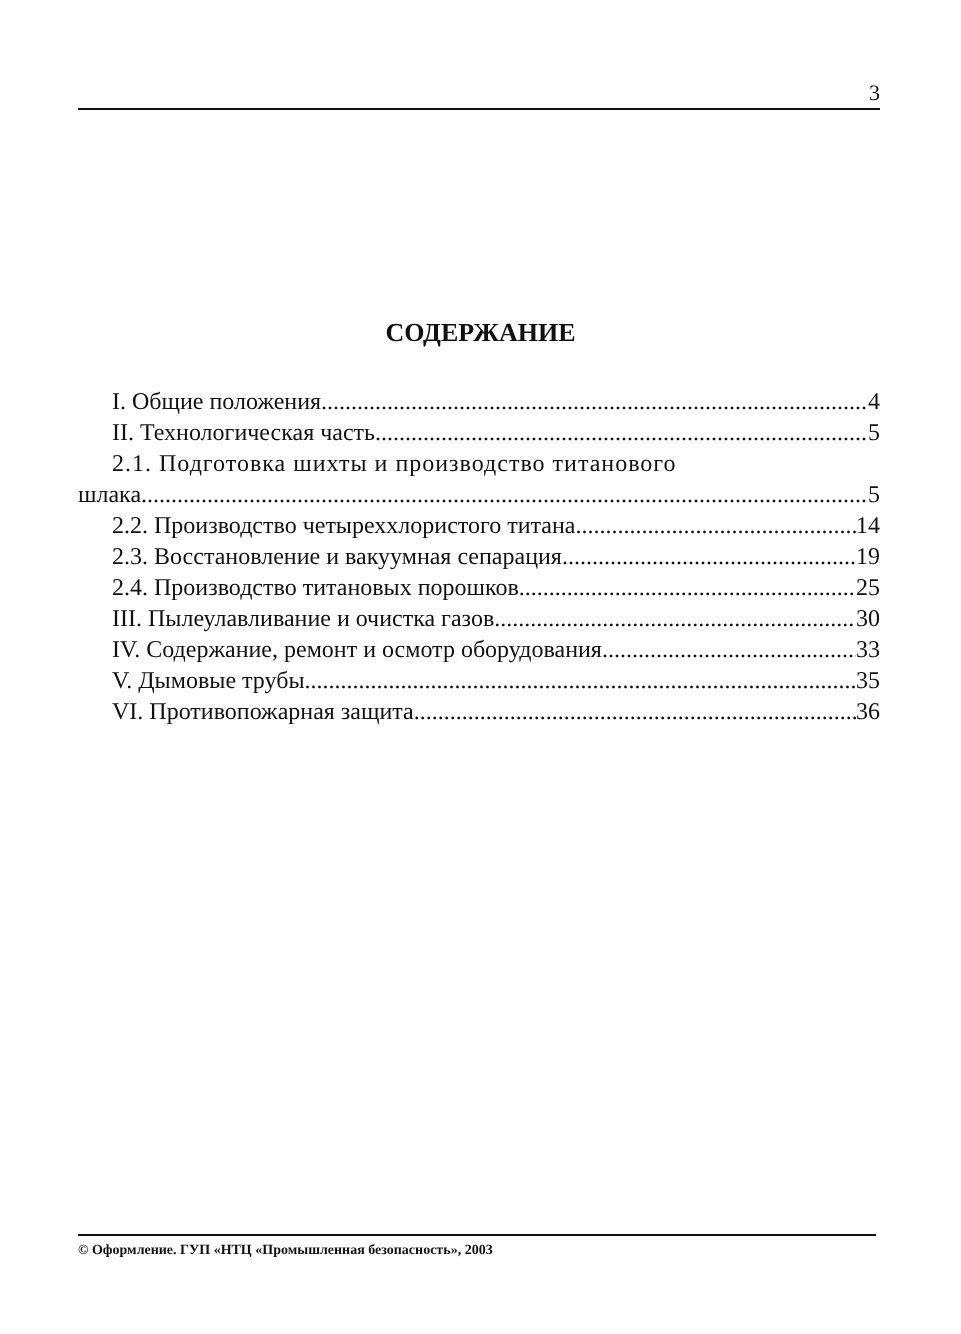3
СОДЕРЖАНИЕ
I. Общие положения 4
II. Технологическая часть 5
2.1. Подготовка шихты и производство титанового
шлака 5
2.2. Производство четыреххлористого титана 14
2.3. Восстановление и вакуумная сепарация 19
2.4. Производство титановых порошков 25
III. Пылеулавливание и очистка газов 30
IV. Содержание, ремонт и осмотр оборудования 33
V. Дымовые трубы 35
VI. Противопожарная защита 36
© Оформление. ГУП «НТЦ «Промышленная безопасность», 2003